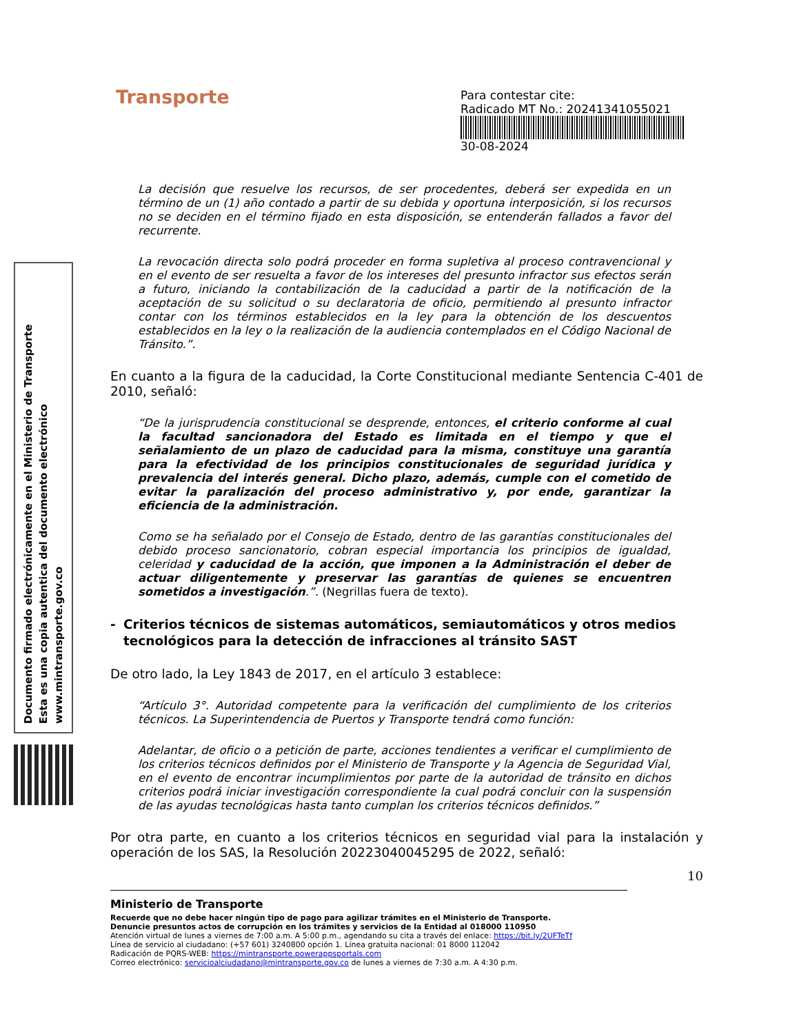Documento firmado electrónicamente en el Ministerio de Transporte
Esta es una copia autentica del documento electrónico
www.mintransporte.gov.co
Transporte
Para contestar cite:
Radicado MT No.: 20241341055021
30-08-2024
La decisión que resuelve los recursos, de ser procedentes, deberá ser expedida en un término de un (1) año contado a partir de su debida y oportuna interposición, si los recursos no se deciden en el término fijado en esta disposición, se entenderán fallados a favor del recurrente.
La revocación directa solo podrá proceder en forma supletiva al proceso contravencional y en el evento de ser resuelta a favor de los intereses del presunto infractor sus efectos serán a futuro, iniciando la contabilización de la caducidad a partir de la notificación de la aceptación de su solicitud o su declaratoria de oficio, permitiendo al presunto infractor contar con los términos establecidos en la ley para la obtención de los descuentos establecidos en la ley o la realización de la audiencia contemplados en el Código Nacional de Tránsito.”.
En cuanto a la figura de la caducidad, la Corte Constitucional mediante Sentencia C-401 de 2010, señaló:
“De la jurisprudencia constitucional se desprende, entonces, el criterio conforme al cual la facultad sancionadora del Estado es limitada en el tiempo y que el señalamiento de un plazo de caducidad para la misma, constituye una garantía para la efectividad de los principios constitucionales de seguridad jurídica y prevalencia del interés general. Dicho plazo, además, cumple con el cometido de evitar la paralización del proceso administrativo y, por ende, garantizar la eficiencia de la administración.
Como se ha señalado por el Consejo de Estado, dentro de las garantías constitucionales del debido proceso sancionatorio, cobran especial importancia los principios de igualdad, celeridad y caducidad de la acción, que imponen a la Administración el deber de actuar diligentemente y preservar las garantías de quienes se encuentren sometidos a investigación.”. (Negrillas fuera de texto).
- Criterios técnicos de sistemas automáticos, semiautomáticos y otros medios tecnológicos para la detección de infracciones al tránsito SAST
De otro lado, la Ley 1843 de 2017, en el artículo 3 establece:
“Artículo 3°. Autoridad competente para la verificación del cumplimiento de los criterios técnicos. La Superintendencia de Puertos y Transporte tendrá como función:
Adelantar, de oficio o a petición de parte, acciones tendientes a verificar el cumplimiento de los criterios técnicos definidos por el Ministerio de Transporte y la Agencia de Seguridad Vial, en el evento de encontrar incumplimientos por parte de la autoridad de tránsito en dichos criterios podrá iniciar investigación correspondiente la cual podrá concluir con la suspensión de las ayudas tecnológicas hasta tanto cumplan los criterios técnicos definidos.”
Por otra parte, en cuanto a los criterios técnicos en seguridad vial para la instalación y operación de los SAS, la Resolución 20223040045295 de 2022, señaló:
10
Ministerio de Transporte
Recuerde que no debe hacer ningún tipo de pago para agilizar trámites en el Ministerio de Transporte.
Denuncie presuntos actos de corrupción en los trámites y servicios de la Entidad al 018000 110950
Atención virtual de lunes a viernes de 7:00 a.m. A 5:00 p.m., agendando su cita a través del enlace: https://bit.ly/2UFTeTf
Línea de servicio al ciudadano: (+57 601) 3240800 opción 1. Línea gratuita nacional: 01 8000 112042
Radicación de PQRS-WEB: https://mintransporte.powerappsportals.com
Correo electrónico: servicioalciudadano@mintransporte.gov.co de lunes a viernes de 7:30 a.m. A 4:30 p.m.